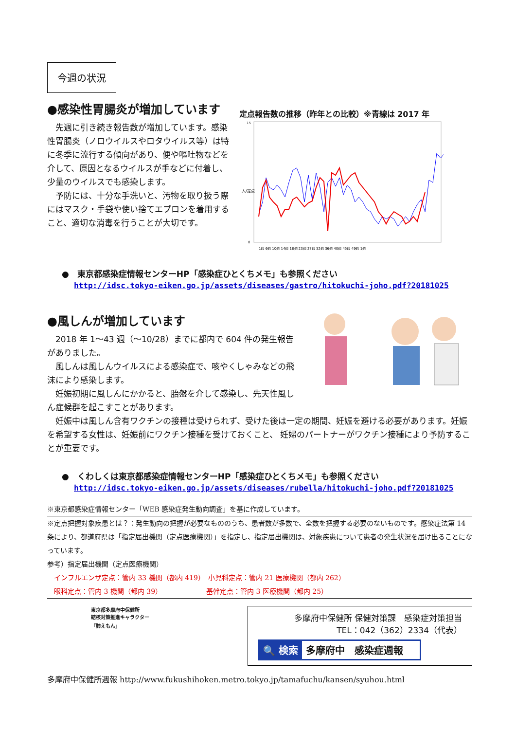今週の状況
●感染性胃腸炎が増加しています
　先週に引き続き報告数が増加しています。感染性胃腸炎（ノロウイルスやロタウイルス等）は特に冬季に流行する傾向があり、便や嘔吐物などを介して、原因となるウイルスが手などに付着し、少量のウイルスでも感染します。
　予防には、十分な手洗いと、汚物を取り扱う際にはマスク・手袋や使い捨てエプロンを着用すること、適切な消毒を行うことが大切です。
定点報告数の推移（昨年との比較）※青線は 2017 年
人/定点
15
0
1週 6週 10週 14週 18週 23週 27週 32週 36週 40週 45週 49週 1週
●　東京都感染症情報センターHP「感染症ひとくちメモ」も参照ください
http://idsc.tokyo-eiken.go.jp/assets/diseases/gastro/hitokuchi-joho.pdf?20181025
●風しんが増加しています
　2018 年 1～43 週（～10/28）までに都内で 604 件の発生報告がありました。
　風しんは風しんウイルスによる感染症で、咳やくしゃみなどの飛沫により感染します。
　妊娠初期に風しんにかかると、胎盤を介して感染し、先天性風しん症候群を起こすことがあります。
　妊娠中は風しん含有ワクチンの接種は受けられず、受けた後は一定の期間、妊娠を避ける必要があります。妊娠を希望する女性は、妊娠前にワクチン接種を受けておくこと、 妊婦のパートナーがワクチン接種により予防することが重要です。
●　くわしくは東京都感染症情報センターHP「感染症ひとくちメモ」も参照ください
http://idsc.tokyo-eiken.go.jp/assets/diseases/rubella/hitokuchi-joho.pdf?20181025
※東京都感染症情報センター「WEB 感染症発生動向調査」を基に作成しています。
※定点把握対象疾患とは？：発生動向の把握が必要なもののうち、患者数が多数で、全数を把握する必要のないものです。感染症法第 14 条により、都道府県は「指定届出機関（定点医療機関）」を指定し、指定届出機関は、対象疾患について患者の発生状況を届け出ることになっています。
参考）指定届出機関（定点医療機関）
　インフルエンザ定点：管内 33 機関（都内 419）　小児科定点：管内 21 医療機関（都内 262）
　眼科定点：管内 3 機関（都内 39）　　　　　　　基幹定点：管内 3 医療機関（都内 25）
東京都多摩府中保健所
結核対策推進キャラクター
「肺えもん」
多摩府中保健所 保健対策課　感染症対策担当
TEL：042（362）2334（代表）
🔍 検索 多摩府中　感染症週報
多摩府中保健所週報 http://www.fukushihoken.metro.tokyo.jp/tamafuchu/kansen/syuhou.html